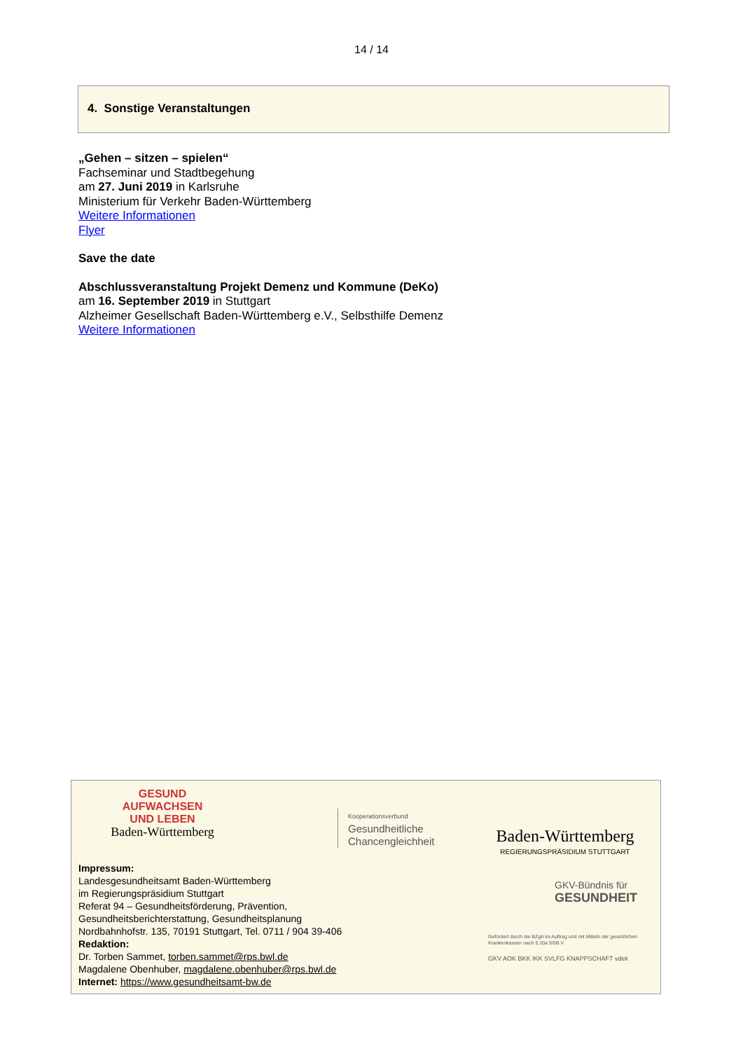14 / 14
4. Sonstige Veranstaltungen
„Gehen – sitzen – spielen“
Fachseminar und Stadtbegehung
am 27. Juni 2019 in Karlsruhe
Ministerium für Verkehr Baden-Württemberg
Weitere Informationen
Flyer
Save the date
Abschlussveranstaltung Projekt Demenz und Kommune (DeKo)
am 16. September 2019 in Stuttgart
Alzheimer Gesellschaft Baden-Württemberg e.V., Selbsthilfe Demenz
Weitere Informationen
GESUND
AUFWACHSEN
UND LEBEN
Baden-Württemberg
Kooperationsverbund
Gesundheitliche
Chancengleichheit
Baden-Württemberg
REGIERUNGSPRÄSIDIUM STUTTGART
GKV-Bündnis für
GESUNDHEIT
Gefördert durch die BZgA im Auftrag und mit Mitteln der gesetzlichen Krankenkassen nach § 20a SGB V
GKV AOK BKK IKK SVLFG KNAPPSCHAFT vdek
Impressum:
Landesgesundheitsamt Baden-Württemberg
im Regierungspräsidium Stuttgart
Referat 94 – Gesundheitsförderung, Prävention,
Gesundheitsberichterstattung, Gesundheitsplanung
Nordbahnhofstr. 135, 70191 Stuttgart, Tel. 0711 / 904 39-406
Redaktion:
Dr. Torben Sammet, torben.sammet@rps.bwl.de
Magdalene Obenhuber, magdalene.obenhuber@rps.bwl.de
Internet: https://www.gesundheitsamt-bw.de